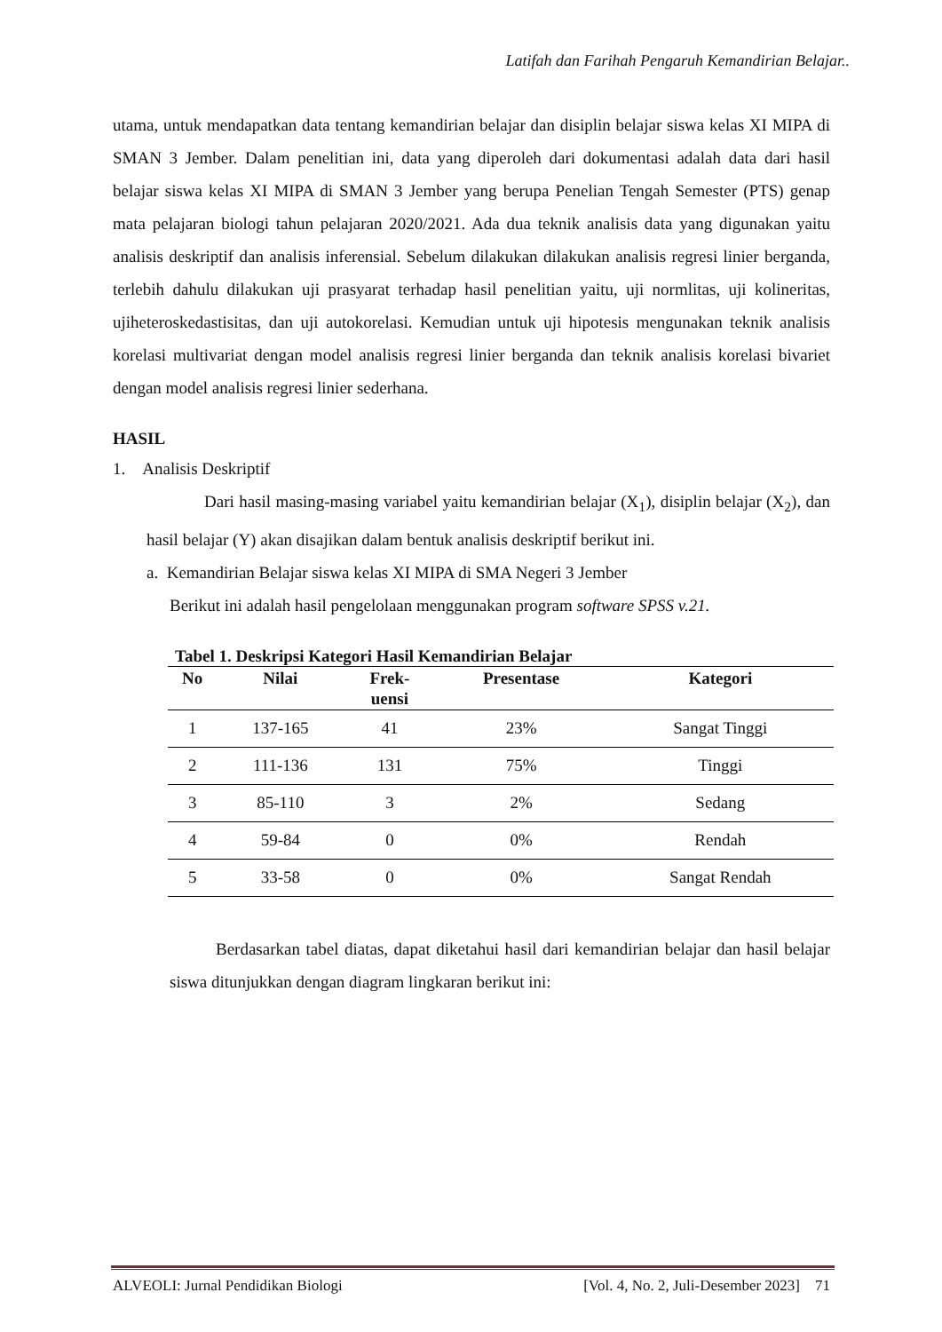Latifah dan Farihah Pengaruh Kemandirian Belajar..
utama, untuk mendapatkan data tentang kemandirian belajar dan disiplin belajar siswa kelas XI MIPA di SMAN 3 Jember. Dalam penelitian ini, data yang diperoleh dari dokumentasi adalah data dari hasil belajar siswa kelas XI MIPA di SMAN 3 Jember yang berupa Penelian Tengah Semester (PTS) genap mata pelajaran biologi tahun pelajaran 2020/2021. Ada dua teknik analisis data yang digunakan yaitu analisis deskriptif dan analisis inferensial. Sebelum dilakukan dilakukan analisis regresi linier berganda, terlebih dahulu dilakukan uji prasyarat terhadap hasil penelitian yaitu, uji normlitas, uji kolineritas, ujiheteroskedastisitas, dan uji autokorelasi. Kemudian untuk uji hipotesis mengunakan teknik analisis korelasi multivariat dengan model analisis regresi linier berganda dan teknik analisis korelasi bivariet dengan model analisis regresi linier sederhana.
HASIL
1. Analisis Deskriptif
Dari hasil masing-masing variabel yaitu kemandirian belajar (X<sub>1</sub>), disiplin belajar (X<sub>2</sub>), dan hasil belajar (Y) akan disajikan dalam bentuk analisis deskriptif berikut ini.
a. Kemandirian Belajar siswa kelas XI MIPA di SMA Negeri 3 Jember
Berikut ini adalah hasil pengelolaan menggunakan program software SPSS v.21.
Tabel 1. Deskripsi Kategori Hasil Kemandirian Belajar
| No | Nilai | Frek- uensi | Presentase | Kategori |
| --- | --- | --- | --- | --- |
| 1 | 137-165 | 41 | 23% | Sangat Tinggi |
| 2 | 111-136 | 131 | 75% | Tinggi |
| 3 | 85-110 | 3 | 2% | Sedang |
| 4 | 59-84 | 0 | 0% | Rendah |
| 5 | 33-58 | 0 | 0% | Sangat Rendah |
Berdasarkan tabel diatas, dapat diketahui hasil dari kemandirian belajar dan hasil belajar siswa ditunjukkan dengan diagram lingkaran berikut ini:
ALVEOLI: Jurnal Pendidikan Biologi [Vol. 4, No. 2, Juli-Desember 2023] 71